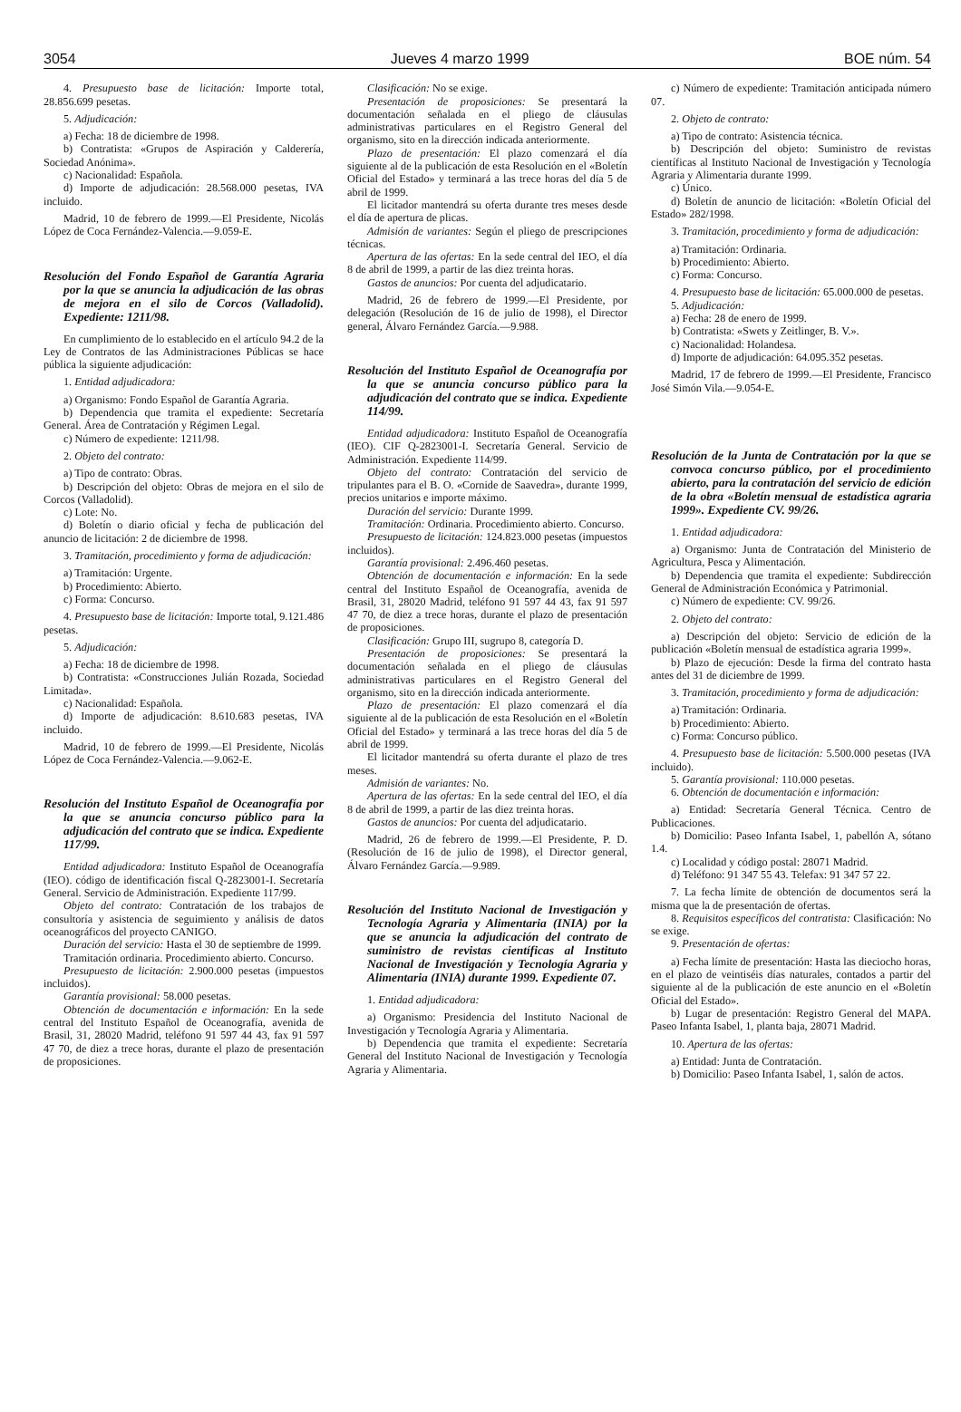3054 Jueves 4 marzo 1999 BOE núm. 54
4. Presupuesto base de licitación: Importe total, 28.856.699 pesetas.
5. Adjudicación:
a) Fecha: 18 de diciembre de 1998.
b) Contratista: «Grupos de Aspiración y Calderería, Sociedad Anónima».
c) Nacionalidad: Española.
d) Importe de adjudicación: 28.568.000 pesetas, IVA incluido.
Madrid, 10 de febrero de 1999.—El Presidente, Nicolás López de Coca Fernández-Valencia.—9.059-E.
Resolución del Fondo Español de Garantía Agraria por la que se anuncia la adjudicación de las obras de mejora en el silo de Corcos (Valladolid). Expediente: 1211/98.
En cumplimiento de lo establecido en el artículo 94.2 de la Ley de Contratos de las Administraciones Públicas se hace pública la siguiente adjudicación:
1. Entidad adjudicadora:
a) Organismo: Fondo Español de Garantía Agraria.
b) Dependencia que tramita el expediente: Secretaría General. Área de Contratación y Régimen Legal.
c) Número de expediente: 1211/98.
2. Objeto del contrato:
a) Tipo de contrato: Obras.
b) Descripción del objeto: Obras de mejora en el silo de Corcos (Valladolid).
c) Lote: No.
d) Boletín o diario oficial y fecha de publicación del anuncio de licitación: 2 de diciembre de 1998.
3. Tramitación, procedimiento y forma de adjudicación:
a) Tramitación: Urgente.
b) Procedimiento: Abierto.
c) Forma: Concurso.
4. Presupuesto base de licitación: Importe total, 9.121.486 pesetas.
5. Adjudicación:
a) Fecha: 18 de diciembre de 1998.
b) Contratista: «Construcciones Julián Rozada, Sociedad Limitada».
c) Nacionalidad: Española.
d) Importe de adjudicación: 8.610.683 pesetas, IVA incluido.
Madrid, 10 de febrero de 1999.—El Presidente, Nicolás López de Coca Fernández-Valencia.—9.062-E.
Resolución del Instituto Español de Oceanografía por la que se anuncia concurso público para la adjudicación del contrato que se indica. Expediente 117/99.
Entidad adjudicadora: Instituto Español de Oceanografía (IEO). código de identificación fiscal Q-2823001-I. Secretaría General. Servicio de Administración. Expediente 117/99.
Objeto del contrato: Contratación de los trabajos de consultoría y asistencia de seguimiento y análisis de datos oceanográficos del proyecto CANIGO.
Duración del servicio: Hasta el 30 de septiembre de 1999.
Tramitación ordinaria. Procedimiento abierto. Concurso.
Presupuesto de licitación: 2.900.000 pesetas (impuestos incluidos).
Garantía provisional: 58.000 pesetas.
Obtención de documentación e información: En la sede central del Instituto Español de Oceanografía, avenida de Brasil, 31, 28020 Madrid, teléfono 91 597 44 43, fax 91 597 47 70, de diez a trece horas, durante el plazo de presentación de proposiciones.
Clasificación: No se exige.
Presentación de proposiciones: Se presentará la documentación señalada en el pliego de cláusulas administrativas particulares en el Registro General del organismo, sito en la dirección indicada anteriormente.
Plazo de presentación: El plazo comenzará el día siguiente al de la publicación de esta Resolución en el «Boletín Oficial del Estado» y terminará a las trece horas del día 5 de abril de 1999.
El licitador mantendrá su oferta durante tres meses desde el día de apertura de plicas.
Admisión de variantes: Según el pliego de prescripciones técnicas.
Apertura de las ofertas: En la sede central del IEO, el día 8 de abril de 1999, a partir de las diez treinta horas.
Gastos de anuncios: Por cuenta del adjudicatario.
Madrid, 26 de febrero de 1999.—El Presidente, por delegación (Resolución de 16 de julio de 1998), el Director general, Álvaro Fernández García.—9.988.
Resolución del Instituto Español de Oceanografía por la que se anuncia concurso público para la adjudicación del contrato que se indica. Expediente 114/99.
Entidad adjudicadora: Instituto Español de Oceanografía (IEO). CIF Q-2823001-I. Secretaría General. Servicio de Administración. Expediente 114/99.
Objeto del contrato: Contratación del servicio de tripulantes para el B. O. «Cornide de Saavedra», durante 1999, precios unitarios e importe máximo.
Duración del servicio: Durante 1999.
Tramitación: Ordinaria. Procedimiento abierto. Concurso.
Presupuesto de licitación: 124.823.000 pesetas (impuestos incluidos).
Garantía provisional: 2.496.460 pesetas.
Obtención de documentación e información: En la sede central del Instituto Español de Oceanografía, avenida de Brasil, 31, 28020 Madrid, teléfono 91 597 44 43, fax 91 597 47 70, de diez a trece horas, durante el plazo de presentación de proposiciones.
Clasificación: Grupo III, sugrupo 8, categoría D.
Presentación de proposiciones: Se presentará la documentación señalada en el pliego de cláusulas administrativas particulares en el Registro General del organismo, sito en la dirección indicada anteriormente.
Plazo de presentación: El plazo comenzará el día siguiente al de la publicación de esta Resolución en el «Boletín Oficial del Estado» y terminará a las trece horas del día 5 de abril de 1999.
El licitador mantendrá su oferta durante el plazo de tres meses.
Admisión de variantes: No.
Apertura de las ofertas: En la sede central del IEO, el día 8 de abril de 1999, a partir de las diez treinta horas.
Gastos de anuncios: Por cuenta del adjudicatario.
Madrid, 26 de febrero de 1999.—El Presidente, P. D. (Resolución de 16 de julio de 1998), el Director general, Álvaro Fernández García.—9.989.
Resolución del Instituto Nacional de Investigación y Tecnología Agraria y Alimentaria (INIA) por la que se anuncia la adjudicación del contrato de suministro de revistas científicas al Instituto Nacional de Investigación y Tecnología Agraria y Alimentaria (INIA) durante 1999. Expediente 07.
1. Entidad adjudicadora:
a) Organismo: Presidencia del Instituto Nacional de Investigación y Tecnología Agraria y Alimentaria.
b) Dependencia que tramita el expediente: Secretaría General del Instituto Nacional de Investigación y Tecnología Agraria y Alimentaria.
c) Número de expediente: Tramitación anticipada número 07.
2. Objeto de contrato:
a) Tipo de contrato: Asistencia técnica.
b) Descripción del objeto: Suministro de revistas científicas al Instituto Nacional de Investigación y Tecnología Agraria y Alimentaria durante 1999.
c) Único.
d) Boletín de anuncio de licitación: «Boletín Oficial del Estado» 282/1998.
3. Tramitación, procedimiento y forma de adjudicación:
a) Tramitación: Ordinaria.
b) Procedimiento: Abierto.
c) Forma: Concurso.
4. Presupuesto base de licitación: 65.000.000 de pesetas.
5. Adjudicación:
a) Fecha: 28 de enero de 1999.
b) Contratista: «Swets y Zeitlinger, B. V.».
c) Nacionalidad: Holandesa.
d) Importe de adjudicación: 64.095.352 pesetas.
Madrid, 17 de febrero de 1999.—El Presidente, Francisco José Simón Vila.—9.054-E.
Resolución de la Junta de Contratación por la que se convoca concurso público, por el procedimiento abierto, para la contratación del servicio de edición de la obra «Boletín mensual de estadística agraria 1999». Expediente CV. 99/26.
1. Entidad adjudicadora:
a) Organismo: Junta de Contratación del Ministerio de Agricultura, Pesca y Alimentación.
b) Dependencia que tramita el expediente: Subdirección General de Administración Económica y Patrimonial.
c) Número de expediente: CV. 99/26.
2. Objeto del contrato:
a) Descripción del objeto: Servicio de edición de la publicación «Boletín mensual de estadística agraria 1999».
b) Plazo de ejecución: Desde la firma del contrato hasta antes del 31 de diciembre de 1999.
3. Tramitación, procedimiento y forma de adjudicación:
a) Tramitación: Ordinaria.
b) Procedimiento: Abierto.
c) Forma: Concurso público.
4. Presupuesto base de licitación: 5.500.000 pesetas (IVA incluido).
5. Garantía provisional: 110.000 pesetas.
6. Obtención de documentación e información:
a) Entidad: Secretaría General Técnica. Centro de Publicaciones.
b) Domicilio: Paseo Infanta Isabel, 1, pabellón A, sótano 1.4.
c) Localidad y código postal: 28071 Madrid.
d) Teléfono: 91 347 55 43. Telefax: 91 347 57 22.
7. La fecha límite de obtención de documentos será la misma que la de presentación de ofertas.
8. Requisitos específicos del contratista: Clasificación: No se exige.
9. Presentación de ofertas:
a) Fecha límite de presentación: Hasta las dieciocho horas, en el plazo de veintiséis días naturales, contados a partir del siguiente al de la publicación de este anuncio en el «Boletín Oficial del Estado».
b) Lugar de presentación: Registro General del MAPA. Paseo Infanta Isabel, 1, planta baja, 28071 Madrid.
10. Apertura de las ofertas:
a) Entidad: Junta de Contratación.
b) Domicilio: Paseo Infanta Isabel, 1, salón de actos.